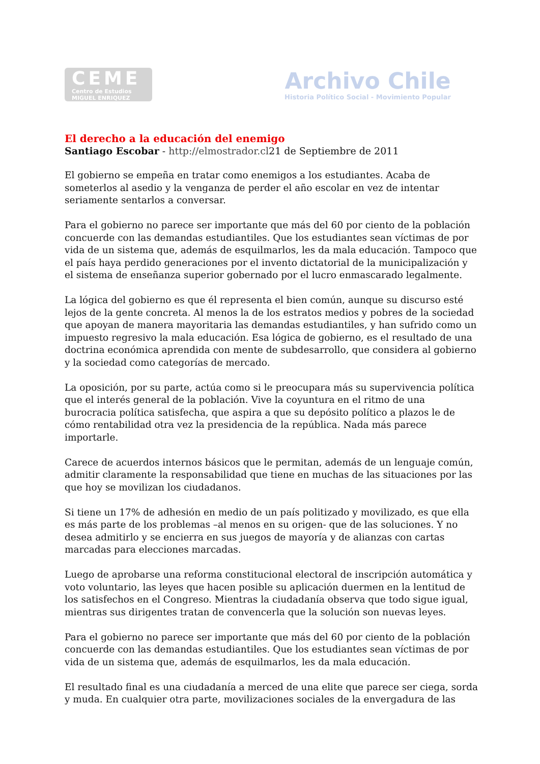CEME
Centro de Estudios
MIGUEL ENRIQUEZ
Archivo Chile
Historia Político Social - Movimiento Popular
El derecho a la educación del enemigo
Santiago Escobar - http://elmostrador.cl21 de Septiembre de 2011
El gobierno se empeña en tratar como enemigos a los estudiantes. Acaba de someterlos al asedio y la venganza de perder el año escolar en vez de intentar seriamente sentarlos a conversar.
Para el gobierno no parece ser importante que más del 60 por ciento de la población concuerde con las demandas estudiantiles. Que los estudiantes sean víctimas de por vida de un sistema que, además de esquilmarlos, les da mala educación. Tampoco que el país haya perdido generaciones por el invento dictatorial de la municipalización y el sistema de enseñanza superior gobernado por el lucro enmascarado legalmente.
La lógica del gobierno es que él representa el bien común, aunque su discurso esté lejos de la gente concreta. Al menos la de los estratos medios y pobres de la sociedad que apoyan de manera mayoritaria las demandas estudiantiles, y han sufrido como un impuesto regresivo la mala educación. Esa lógica de gobierno, es el resultado de una doctrina económica aprendida con mente de subdesarrollo, que considera al gobierno y la sociedad como categorías de mercado.
La oposición, por su parte, actúa como si le preocupara más su supervivencia política que el interés general de la población. Vive la coyuntura en el ritmo de una burocracia política satisfecha, que aspira a que su depósito político a plazos le de cómo rentabilidad otra vez la presidencia de la república. Nada más parece importarle.
Carece de acuerdos internos básicos que le permitan, además de un lenguaje común, admitir claramente la responsabilidad que tiene en muchas de las situaciones por las que hoy se movilizan los ciudadanos.
Si tiene un 17% de adhesión en medio de un país politizado y movilizado, es que ella es más parte de los problemas –al menos en su origen- que de las soluciones. Y no desea admitirlo y se encierra en sus juegos de mayoría y de alianzas con cartas marcadas para elecciones marcadas.
Luego de aprobarse una reforma constitucional electoral de inscripción automática y voto voluntario, las leyes que hacen posible su aplicación duermen en la lentitud de los satisfechos en el Congreso. Mientras la ciudadanía observa que todo sigue igual, mientras sus dirigentes tratan de convencerla que la solución son nuevas leyes.
Para el gobierno no parece ser importante que más del 60 por ciento de la población concuerde con las demandas estudiantiles. Que los estudiantes sean víctimas de por vida de un sistema que, además de esquilmarlos, les da mala educación.
El resultado final es una ciudadanía a merced de una elite que parece ser ciega, sorda y muda. En cualquier otra parte, movilizaciones sociales de la envergadura de las